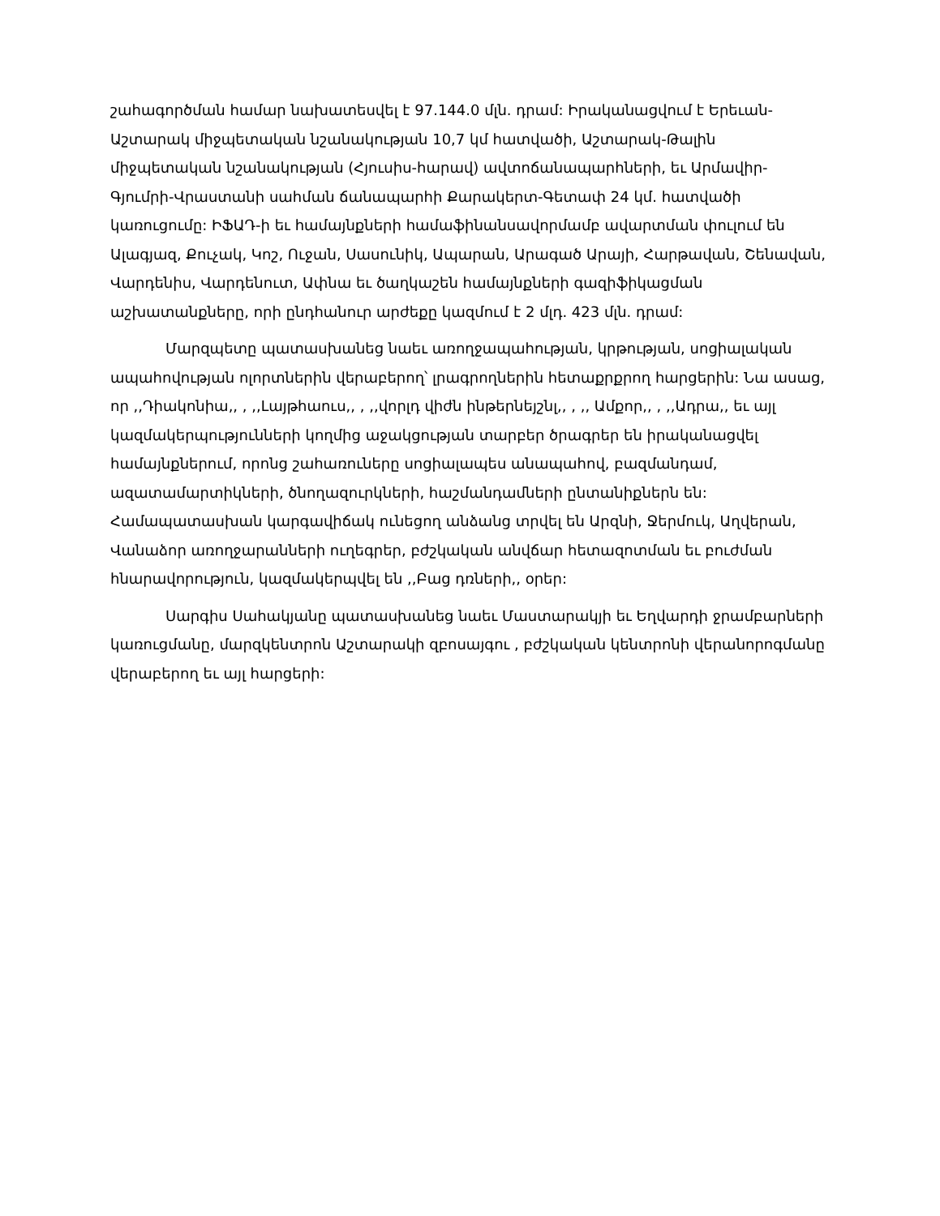շահագործման համար նախատեսվել է 97.144.0 մլն. դրամ: Իրականացվում է Երեւան-Աշտարակ միջպետական նշանակության 10,7 կմ հատվածի, Աշտարակ-Թալին միջպետական նշանակության (Հյուսիս-հարավ) ավտոճանապարհների, եւ Արմավիր-Գյումրի-Վրաստանի սահման ճանապարհի Քարակերտ-Գետափ 24 կմ. հատվածի կառուցումը: ԻՖԱԴ-ի եւ համայնքների համաֆինանսավորմամբ ավարտման փուլում են Ալագյազ, Քուչակ, Կոշ, Ուջան, Սասունիկ, Ապարան, Արագած Արայի, Հարթավան, Շենավան, Վարդենիս, Վարդենուտ, Ափնա եւ ծաղկաշեն համայնքների գազիֆիկացման աշխատանքները, որի ընդհանուր արժեքը կազմում է 2 մլդ. 423 մլն. դրամ:
Մարզպետը պատասխանեց նաեւ առողջապահության, կրթության, սոցիալական ապահովության ոլորտներին վերաբերող՝ լրագրողներին հետաքրքրող հարցերին: Նա ասաց, որ ,,Դիակոնիա,, , ,,Լայթհաուս,, , ,,վորլդ վիժն ինթերնեյշնլ,, , ,, Ամքոր,, , ,,Ադրա,, եւ այլ կազմակերպությունների կողմից աջակցության տարբեր ծրագրեր են իրականացվել համայնքներում, որոնց շահառուները սոցիալապես անապահով, բազմանդամ, ազատամարտիկների, ծնողազուրկների, հաշմանդամների ընտանիքներն են: Համապատասխան կարգավիճակ ունեցող անձանց տրվել են Արզնի, Ջերմուկ, Աղվերան, Վանաձոր առողջարանների ուղեգրեր, բժշկական անվճար հետազոտման եւ բուժման հնարավորություն, կազմակերպվել են ,,Բաց դռների,, օրեր:
Սարգիս Սահակյանը պատասխանեց նաեւ Մաստարակյի եւ Եղվարդի ջրամբարների կառուցմանը, մարզկենտրոն Աշտարակի զբոսայգու , բժշկական կենտրոնի վերանորոգմանը վերաբերող եւ այլ հարցերի: